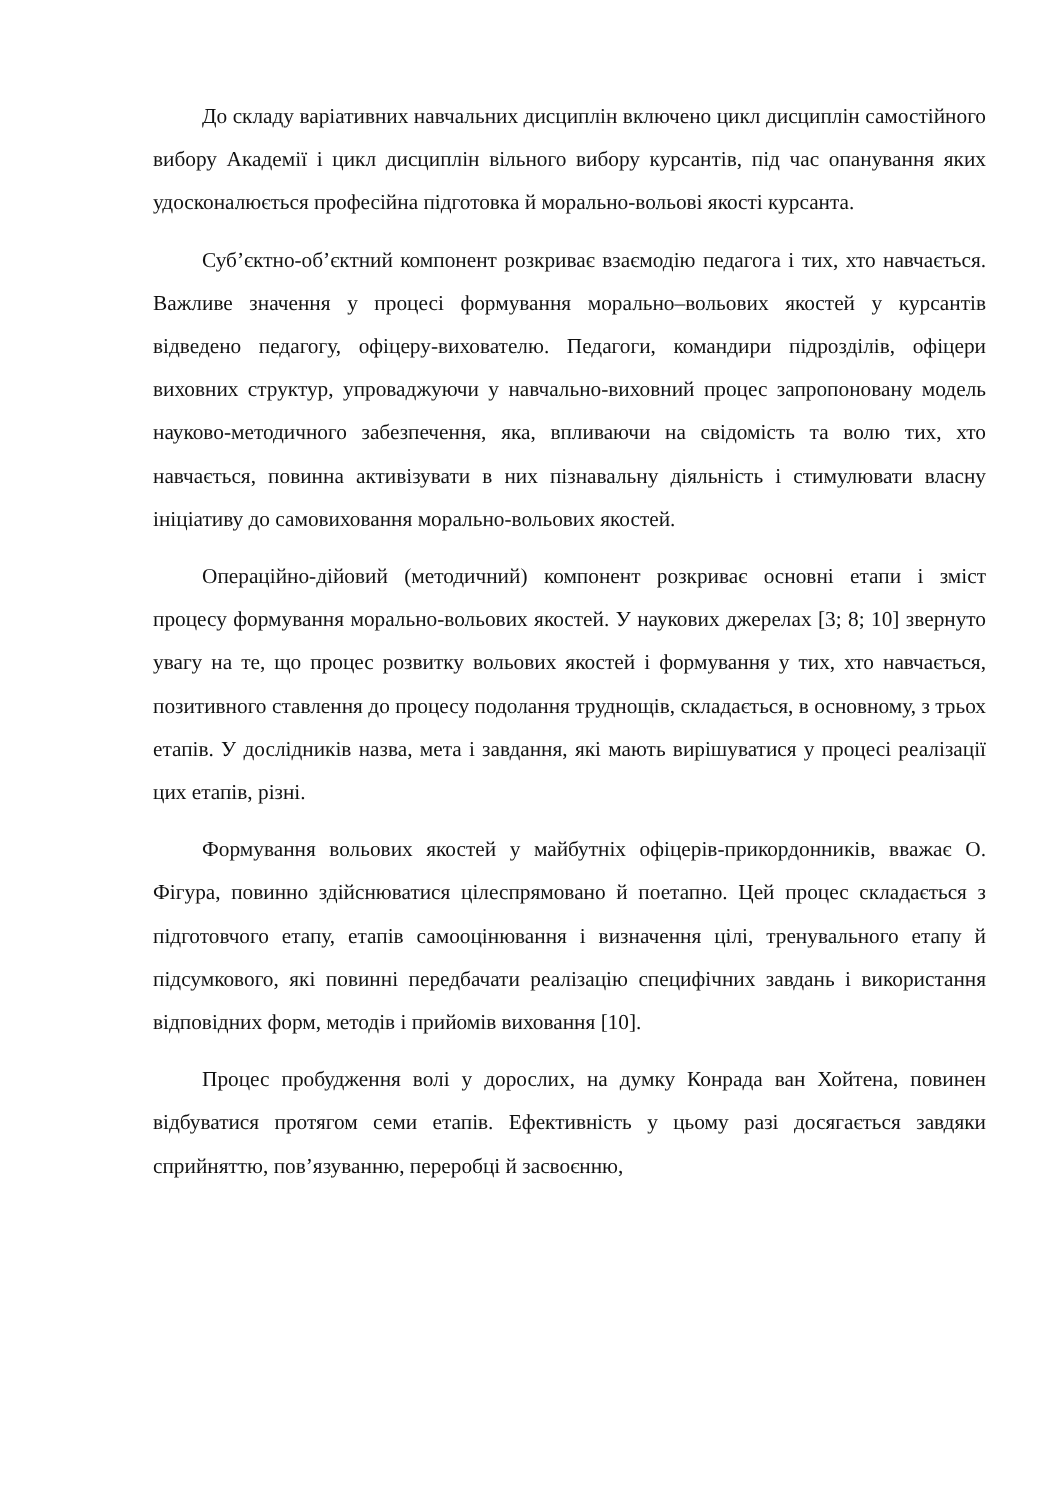До складу варіативних навчальних дисциплін включено цикл дисциплін самостійного вибору Академії і цикл дисциплін вільного вибору курсантів, під час опанування яких удосконалюється професійна підготовка й морально-вольові якості курсанта.
Суб’єктно-об’єктний компонент розкриває взаємодію педагога і тих, хто навчається. Важливе значення у процесі формування морально–вольових якостей у курсантів відведено педагогу, офіцеру-вихователю. Педагоги, командири підрозділів, офіцери виховних структур, упроваджуючи у навчально-виховний процес запропоновану модель науково-методичного забезпечення, яка, впливаючи на свідомість та волю тих, хто навчається, повинна активізувати в них пізнавальну діяльність і стимулювати власну ініціативу до самовиховання морально-вольових якостей.
Операційно-дійовий (методичний) компонент розкриває основні етапи і зміст процесу формування морально-вольових якостей. У наукових джерелах [3; 8; 10] звернуто увагу на те, що процес розвитку вольових якостей і формування у тих, хто навчається, позитивного ставлення до процесу подолання труднощів, складається, в основному, з трьох етапів. У дослідників назва, мета і завдання, які мають вирішуватися у процесі реалізації цих етапів, різні.
Формування вольових якостей у майбутніх офіцерів-прикордонників, вважає О. Фігура, повинно здійснюватися цілеспрямовано й поетапно. Цей процес складається з підготовчого етапу, етапів самооцінювання і визначення цілі, тренувального етапу й підсумкового, які повинні передбачати реалізацію специфічних завдань і використання відповідних форм, методів і прийомів виховання [10].
Процес пробудження волі у дорослих, на думку Конрада ван Хойтена, повинен відбуватися протягом семи етапів. Ефективність у цьому разі досягається завдяки сприйняттю, пов’язуванню, переробці й засвоєнню,